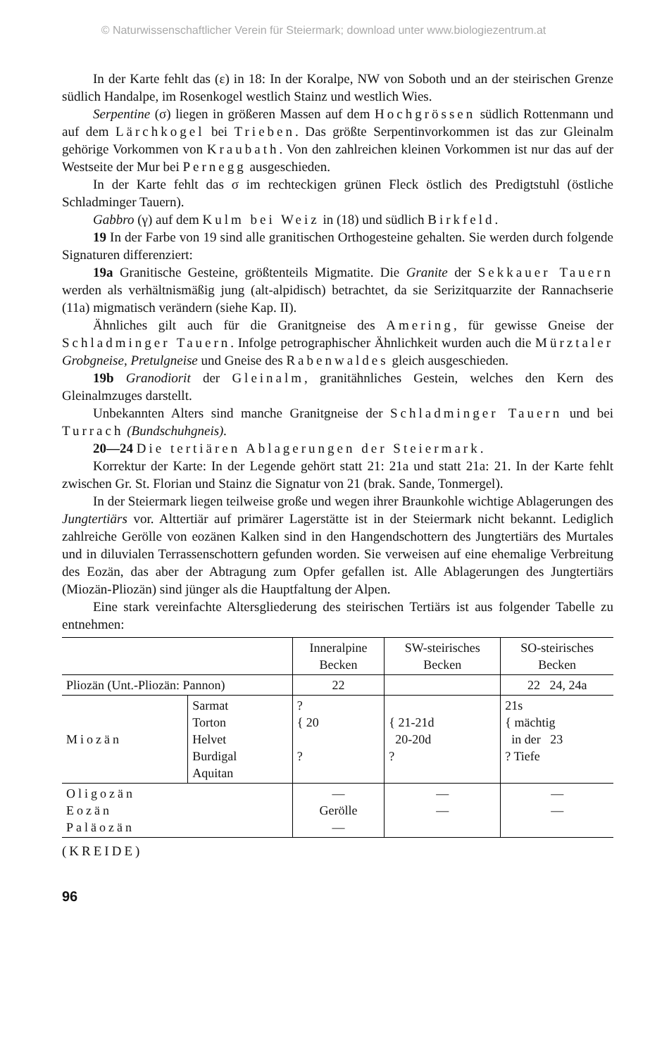© Naturwissenschaftlicher Verein für Steiermark; download unter www.biologiezentrum.at
In der Karte fehlt das (ε) in 18: In der Koralpe, NW von Soboth und an der steirischen Grenze südlich Handalpe, im Rosenkogel westlich Stainz und westlich Wies.
Serpentine (σ) liegen in größeren Massen auf dem Hochgrössen südlich Rottenmann und auf dem Lärchkogel bei Trieben. Das größte Serpentinvorkommen ist das zur Gleinalm gehörige Vorkommen von Kraubath. Von den zahlreichen kleinen Vorkommen ist nur das auf der Westseite der Mur bei Pernegg ausgeschieden.
In der Karte fehlt das σ im rechteckigen grünen Fleck östlich des Predigtstuhl (östliche Schladminger Tauern).
Gabbro (γ) auf dem Kulm bei Weiz in (18) und südlich Birkfeld.
19 In der Farbe von 19 sind alle granitischen Orthogesteine gehalten. Sie werden durch folgende Signaturen differenziert:
19a Granitische Gesteine, größtenteils Migmatite. Die Granite der Sekkauer Tauern werden als verhältnismäßig jung (alt-alpidisch) betrachtet, da sie Serizitquarzite der Rannachserie (11a) migmatisch verändern (siehe Kap. II).
Ähnliches gilt auch für die Granitgneise des Amering, für gewisse Gneise der Schladminger Tauern. Infolge petrographischer Ähnlichkeit wurden auch die Mürztaler Grobgneise, Pretulgneise und Gneise des Rabenwaldes gleich ausgeschieden.
19b Granodiorit der Gleinalm, granitähnliches Gestein, welches den Kern des Gleinalmzuges darstellt.
Unbekannten Alters sind manche Granitgneise der Schladminger Tauern und bei Turrach (Bundschuhgneis).
20—24 Die tertiären Ablagerungen der Steiermark.
Korrektur der Karte: In der Legende gehört statt 21: 21a und statt 21a: 21. In der Karte fehlt zwischen Gr. St. Florian und Stainz die Signatur von 21 (brak. Sande, Tonmergel).
In der Steiermark liegen teilweise große und wegen ihrer Braunkohle wichtige Ablagerungen des Jungtertiärs vor. Alttertiär auf primärer Lagerstätte ist in der Steiermark nicht bekannt. Lediglich zahlreiche Gerölle von eozänen Kalken sind in den Hangendschottern des Jungtertiärs des Murtales und in diluvialen Terrassenschottern gefunden worden. Sie verweisen auf eine ehemalige Verbreitung des Eozän, das aber der Abtragung zum Opfer gefallen ist. Alle Ablagerungen des Jungtertiärs (Miozän-Pliozän) sind jünger als die Hauptfaltung der Alpen.
Eine stark vereinfachte Altersgliederung des steirischen Tertiärs ist aus folgender Tabelle zu entnehmen:
| | | Inneralpine Becken | SW-steirisches Becken | SO-steirisches Becken |
| Pliozän (Unt.-Pliozän: Pannon) | | 22 | | 22 24, 24a |
| Miozän | Sarmat Torton Helvet Burdigal Aquitan | ? { 20 ? | { 21-21d 20-20d ? | 21s { mächtig in der 23 ? Tiefe |
| Oligozän Eozän Paläozän | | — Gerölle — | — — | — — |
(KREIDE)
96